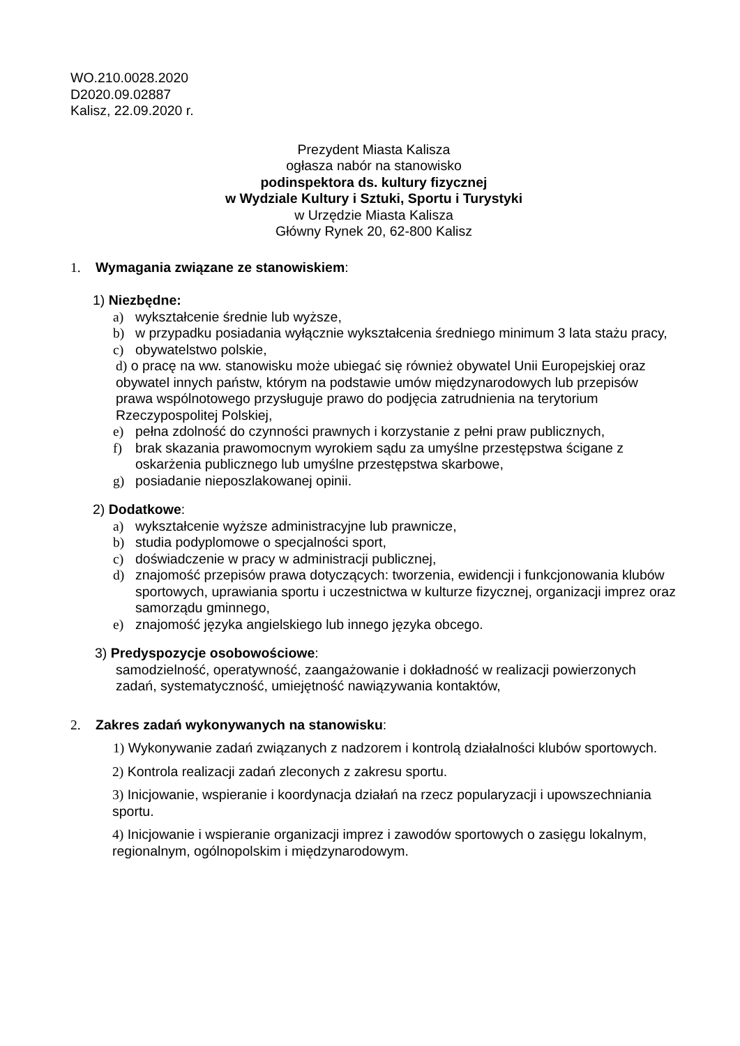WO.210.0028.2020
D2020.09.02887
Kalisz, 22.09.2020 r.
Prezydent Miasta Kalisza
ogłasza nabór na stanowisko
podinspektora ds. kultury fizycznej
w Wydziale Kultury i Sztuki, Sportu i Turystyki
w Urzędzie Miasta Kalisza
Główny Rynek 20, 62-800 Kalisz
1. Wymagania związane ze stanowiskiem:
1) Niezbędne:
a) wykształcenie średnie lub wyższe,
b) w przypadku posiadania wyłącznie wykształcenia średniego minimum 3 lata stażu pracy,
c) obywatelstwo polskie,
d) o pracę na ww. stanowisku może ubiegać się również obywatel Unii Europejskiej oraz obywatel innych państw, którym na podstawie umów międzynarodowych lub przepisów prawa wspólnotowego przysługuje prawo do podjęcia zatrudnienia na terytorium Rzeczypospolitej Polskiej,
e) pełna zdolność do czynności prawnych i korzystanie z pełni praw publicznych,
f) brak skazania prawomocnym wyrokiem sądu za umyślne przestępstwa ścigane z oskarżenia publicznego lub umyślne przestępstwa skarbowe,
g) posiadanie nieposzlakowanej opinii.
2) Dodatkowe:
a) wykształcenie wyższe administracyjne lub prawnicze,
b) studia podyplomowe o specjalności sport,
c) doświadczenie w pracy w administracji publicznej,
d) znajomość przepisów prawa dotyczących: tworzenia, ewidencji i funkcjonowania klubów sportowych, uprawiania sportu i uczestnictwa w kulturze fizycznej, organizacji imprez oraz samorządu gminnego,
e) znajomość języka angielskiego lub innego języka obcego.
3) Predyspozycje osobowościowe:
samodzielność, operatywność, zaangażowanie i dokładność w realizacji powierzonych zadań, systematyczność, umiejętność nawiązywania kontaktów,
2. Zakres zadań wykonywanych na stanowisku:
1) Wykonywanie zadań związanych z nadzorem i kontrolą działalności klubów sportowych.
2) Kontrola realizacji zadań zleconych z zakresu sportu.
3) Inicjowanie, wspieranie i koordynacja działań na rzecz popularyzacji i upowszechniania sportu.
4) Inicjowanie i wspieranie organizacji imprez i zawodów sportowych o zasięgu lokalnym, regionalnym, ogólnopolskim i międzynarodowym.